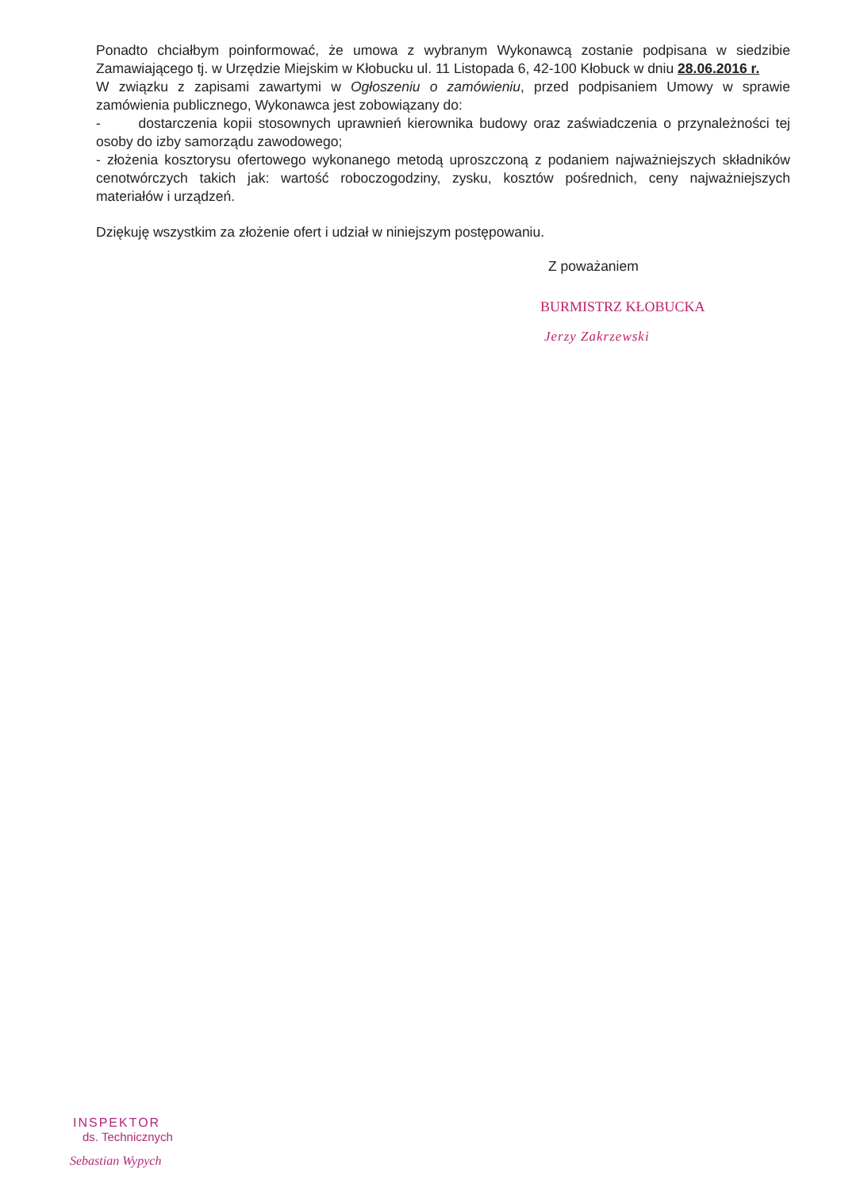Ponadto chciałbym poinformować, że umowa z wybranym Wykonawcą zostanie podpisana w siedzibie Zamawiającego tj. w Urzędzie Miejskim w Kłobucku ul. 11 Listopada 6, 42-100 Kłobuck w dniu 28.06.2016 r.
W związku z zapisami zawartymi w Ogłoszeniu o zamówieniu, przed podpisaniem Umowy w sprawie zamówienia publicznego, Wykonawca jest zobowiązany do:
- dostarczenia kopii stosownych uprawnień kierownika budowy oraz zaświadczenia o przynależności tej osoby do izby samorządu zawodowego;
- złożenia kosztorysu ofertowego wykonanego metodą uproszczoną z podaniem najważniejszych składników cenotwórczych takich jak: wartość roboczogodziny, zysku, kosztów pośrednich, ceny najważniejszych materiałów i urządzeń.
Dziękuję wszystkim za złożenie ofert i udział w niniejszym postępowaniu.
Z poważaniem
BURMISTRZ KŁOBUCKA
Jerzy Zakrzewski
INSPEKTOR
ds. Technicznych
Sebastian Wypych